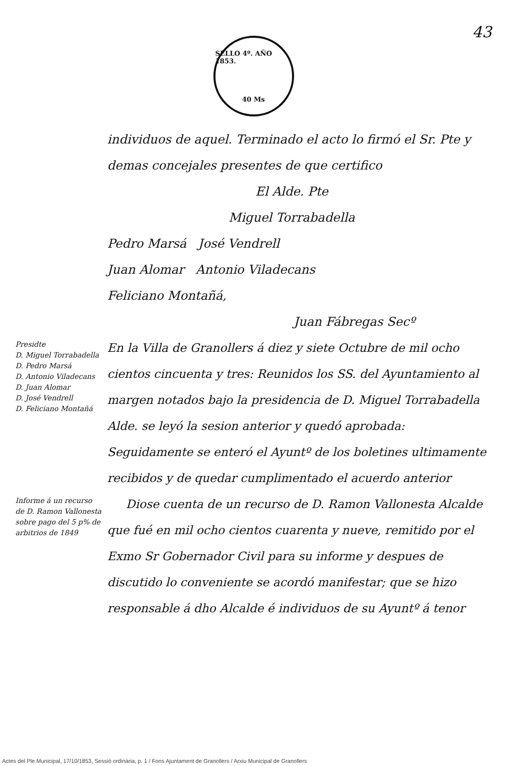43
SELLO 4º. AÑO 1853.
40 Ms
individuos de aquel. Terminado el acto lo firmó el Sr. Pte y demas concejales presentes de que certifico
El Alde. Pte
Miguel Torrabadella
Pedro Marsá José Vendrell
Juan Alomar Antonio Viladecans
Feliciano Montañá,
Juan Fábregas Secº
Presidte
D. Miguel Torrabadella
D. Pedro Marsá
D. Antonio Viladecans
D. Juan Alomar
D. José Vendrell
D. Feliciano Montañá
En la Villa de Granollers á diez y siete Octubre de mil ocho cientos cincuenta y tres: Reunidos los SS. del Ayuntamiento al margen notados bajo la presidencia de D. Miguel Torrabadella Alde. se leyó la sesion anterior y quedó aprobada: Seguidamente se enteró el Ayuntº de los boletines ultimamente recibidos y de quedar cumplimentado el acuerdo anterior
Informe á un recurso de D. Ramon Vallonesta sobre pago del 5 p% de arbitrios de 1849
Diose cuenta de un recurso de D. Ramon Vallonesta Alcalde que fué en mil ocho cientos cuarenta y nueve, remitido por el Exmo Sr Gobernador Civil para su informe y despues de discutido lo conveniente se acordó manifestar; que se hizo responsable á dho Alcalde é individuos de su Ayuntº á tenor
Actes del Ple Municipal, 17/10/1853, Sessió ordinària, p. 1 / Fons Ajuntament de Granollers / Arxiu Municipal de Granollers